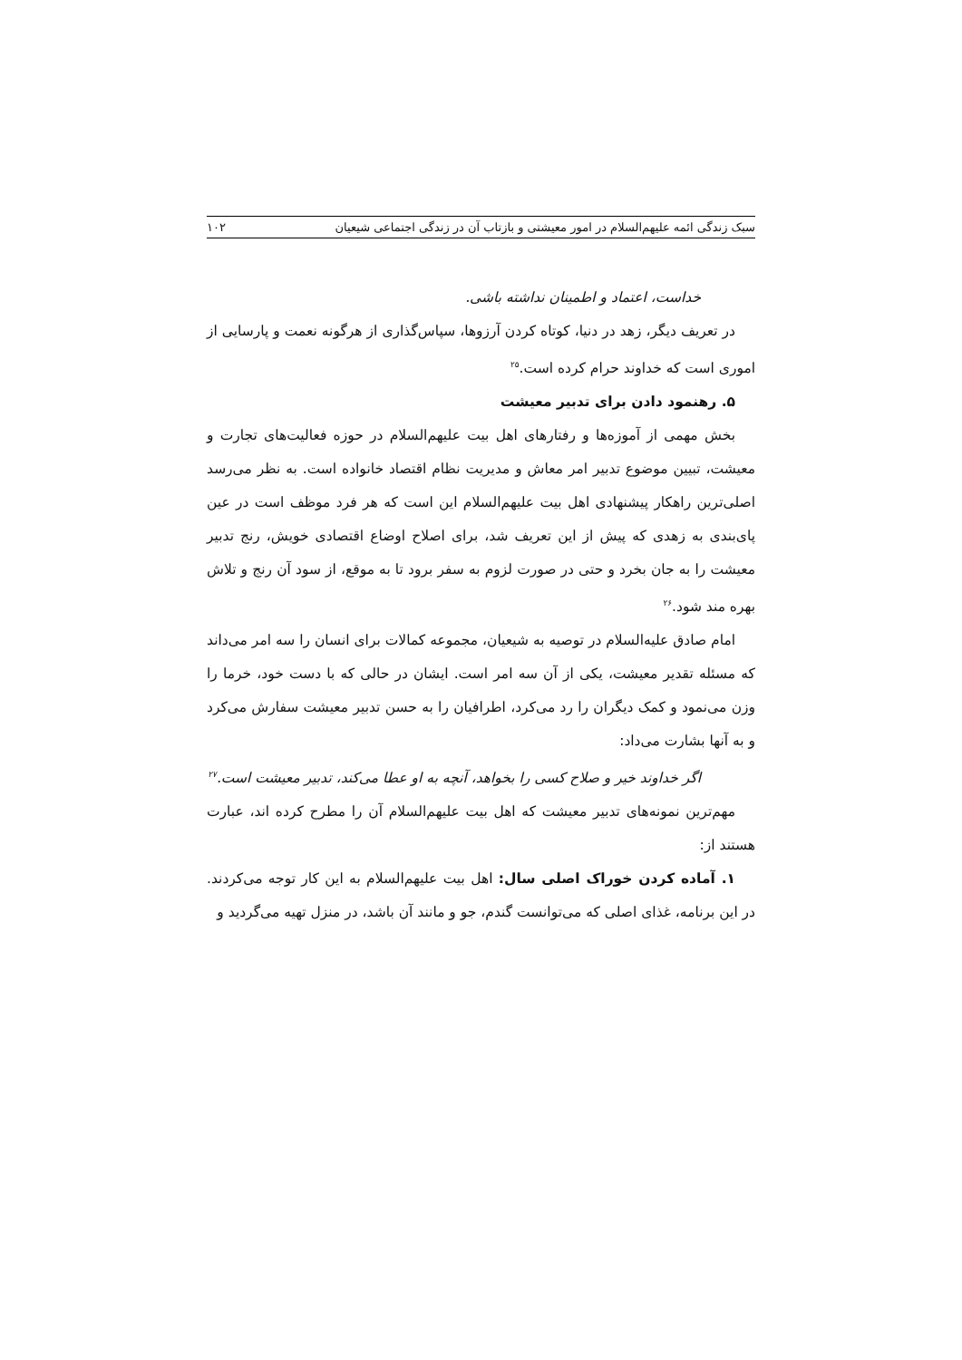سبک زندگی ائمه علیهم‌السلام در امور معیشتی و بازتاب آن در زندگی اجتماعی شیعیان ۱۰۲
خداست، اعتماد و اطمینان نداشته باشی.
در تعریف دیگر، زهد در دنیا، کوتاه کردن آرزوها، سپاس‌گذاری از هرگونه نعمت و پارسایی از اموری است که خداوند حرام کرده است.<sup>۲۵</sup>
۵. رهنمود دادن برای تدبیر معیشت
بخش مهمی از آموزه‌ها و رفتارهای اهل بیت علیهم‌السلام در حوزه فعالیت‌های تجارت و معیشت، تبیین موضوع تدبیر امر معاش و مدیریت نظام اقتصاد خانواده است. به نظر می‌رسد اصلی‌ترین راهکار پیشنهادی اهل بیت علیهم‌السلام این است که هر فرد موظف است در عین پای‌بندی به زهدی که پیش از این تعریف شد، برای اصلاح اوضاع اقتصادی خویش، رنج تدبیر معیشت را به جان بخرد و حتی در صورت لزوم به سفر برود تا به موقع، از سود آن رنج و تلاش بهره مند شود.<sup>۲۶</sup>
امام صادق علیه‌السلام در توصیه به شیعیان، مجموعه کمالات برای انسان را سه امر می‌داند که مسئله تقدیر معیشت، یکی از آن سه امر است. ایشان در حالی که با دست خود، خرما را وزن می‌نمود و کمک دیگران را رد می‌کرد، اطرافیان را به حسن تدبیر معیشت سفارش می‌کرد و به آنها بشارت می‌داد:
اگر خداوند خیر و صلاح کسی را بخواهد، آنچه به او عطا می‌کند، تدبیر معیشت است.<sup>۲۷</sup>
مهم‌ترین نمونه‌های تدبیر معیشت که اهل بیت علیهم‌السلام آن را مطرح کرده اند، عبارت هستند از:
۱. آماده کردن خوراک اصلی سال: اهل بیت علیهم‌السلام به این کار توجه می‌کردند. در این برنامه، غذای اصلی که می‌توانست گندم، جو و مانند آن باشد، در منزل تهیه می‌گردید و